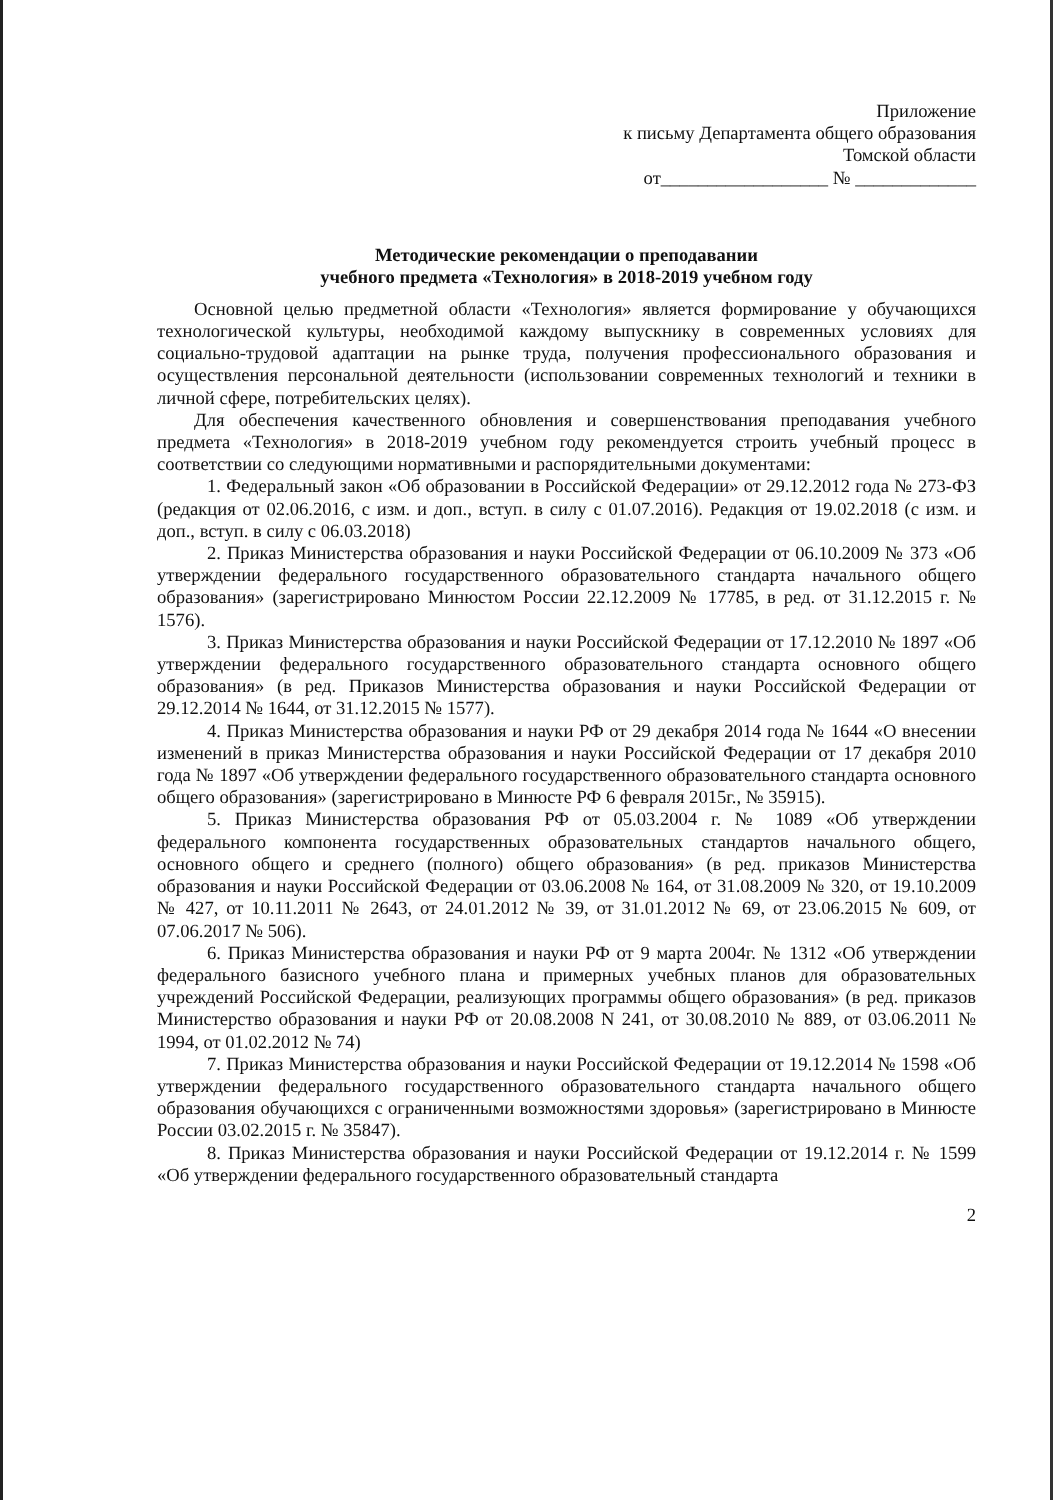Приложение
к письму Департамента общего образования
Томской области
от__________________ № _____________
Методические рекомендации о преподавании
учебного предмета «Технология» в 2018-2019 учебном году
Основной целью предметной области «Технология» является формирование у обучающихся технологической культуры, необходимой каждому выпускнику в современных условиях для социально-трудовой адаптации на рынке труда, получения профессионального образования и осуществления персональной деятельности (использовании современных технологий и техники в личной сфере, потребительских целях).
Для обеспечения качественного обновления и совершенствования преподавания учебного предмета «Технология» в 2018-2019 учебном году рекомендуется строить учебный процесс в соответствии со следующими нормативными и распорядительными документами:
1. Федеральный закон «Об образовании в Российской Федерации» от 29.12.2012 года № 273-ФЗ (редакция от 02.06.2016, с изм. и доп., вступ. в силу с 01.07.2016). Редакция от 19.02.2018 (с изм. и доп., вступ. в силу с 06.03.2018)
2. Приказ Министерства образования и науки Российской Федерации от 06.10.2009 № 373 «Об утверждении федерального государственного образовательного стандарта начального общего образования» (зарегистрировано Минюстом России 22.12.2009 № 17785, в ред. от 31.12.2015 г. № 1576).
3. Приказ Министерства образования и науки Российской Федерации от 17.12.2010 № 1897 «Об утверждении федерального государственного образовательного стандарта основного общего образования» (в ред. Приказов Министерства образования и науки Российской Федерации от 29.12.2014 № 1644, от 31.12.2015 № 1577).
4. Приказ Министерства образования и науки РФ от 29 декабря 2014 года № 1644 «О внесении изменений в приказ Министерства образования и науки Российской Федерации от 17 декабря 2010 года № 1897 «Об утверждении федерального государственного образовательного стандарта основного общего образования» (зарегистрировано в Минюсте РФ 6 февраля 2015г., № 35915).
5. Приказ Министерства образования РФ от 05.03.2004 г. № 1089 «Об утверждении федерального компонента государственных образовательных стандартов начального общего, основного общего и среднего (полного) общего образования» (в ред. приказов Министерства образования и науки Российской Федерации от 03.06.2008 № 164, от 31.08.2009 № 320, от 19.10.2009 № 427, от 10.11.2011 № 2643, от 24.01.2012 № 39, от 31.01.2012 № 69, от 23.06.2015 № 609, от 07.06.2017 № 506).
6. Приказ Министерства образования и науки РФ от 9 марта 2004г. № 1312 «Об утверждении федерального базисного учебного плана и примерных учебных планов для образовательных учреждений Российской Федерации, реализующих программы общего образования» (в ред. приказов Министерство образования и науки РФ от 20.08.2008 N 241, от 30.08.2010 № 889, от 03.06.2011 № 1994, от 01.02.2012 № 74)
7. Приказ Министерства образования и науки Российской Федерации от 19.12.2014 № 1598 «Об утверждении федерального государственного образовательного стандарта начального общего образования обучающихся с ограниченными возможностями здоровья» (зарегистрировано в Минюсте России 03.02.2015 г. № 35847).
8. Приказ Министерства образования и науки Российской Федерации от 19.12.2014 г. № 1599 «Об утверждении федерального государственного образовательный стандарта
2